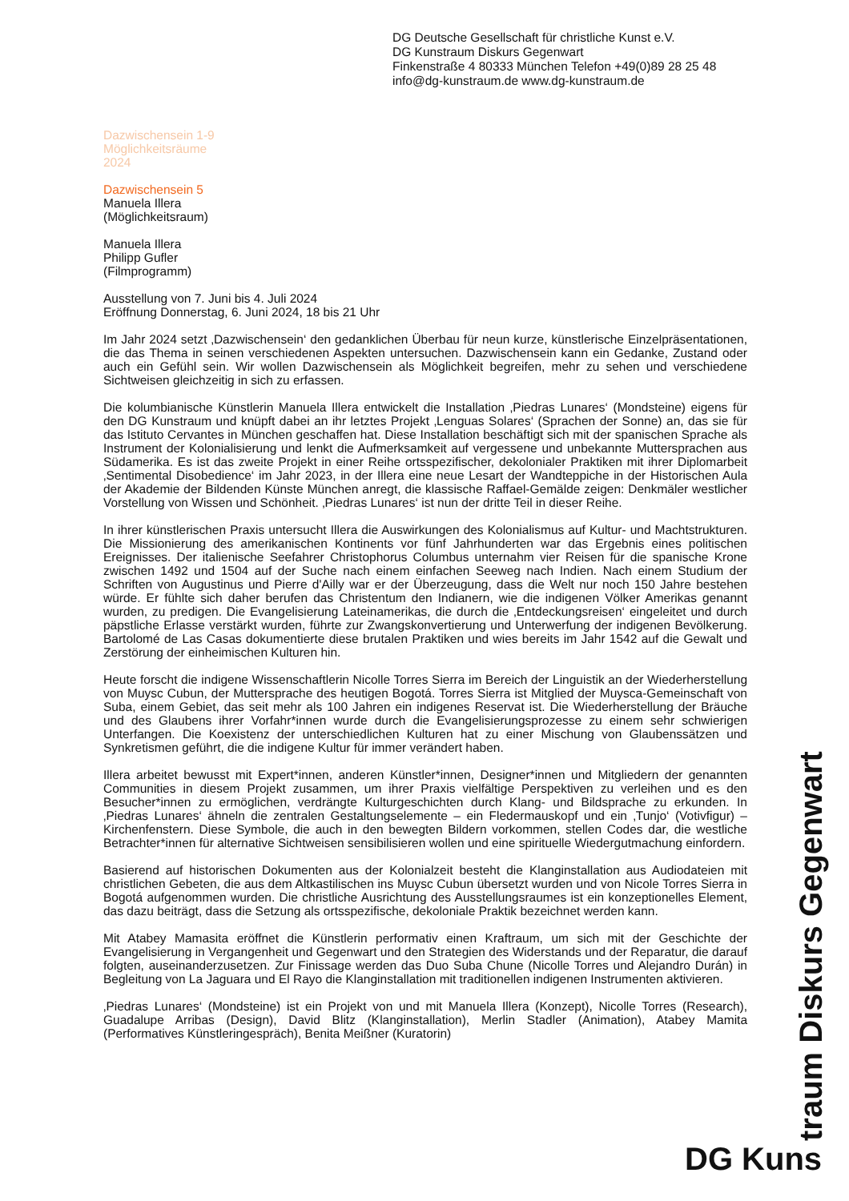DG Deutsche Gesellschaft für christliche Kunst e.V.
DG Kunstraum Diskurs Gegenwart
Finkenstraße 4 80333 München Telefon +49(0)89 28 25 48
info@dg-kunstraum.de www.dg-kunstraum.de
Dazwischensein 1-9
Möglichkeitsräume
2024
Dazwischensein 5
Manuela Illera
(Möglichkeitsraum)
Manuela Illera
Philipp Gufler
(Filmprogramm)
Ausstellung von 7. Juni bis 4. Juli 2024
Eröffnung Donnerstag, 6. Juni 2024, 18 bis 21 Uhr
Im Jahr 2024 setzt ‚Dazwischensein‘ den gedanklichen Überbau für neun kurze, künstlerische Einzelpräsentationen, die das Thema in seinen verschiedenen Aspekten untersuchen. Dazwischensein kann ein Gedanke, Zustand oder auch ein Gefühl sein. Wir wollen Dazwischensein als Möglichkeit begreifen, mehr zu sehen und verschiedene Sichtweisen gleichzeitig in sich zu erfassen.
Die kolumbianische Künstlerin Manuela Illera entwickelt die Installation ‚Piedras Lunares‘ (Mondsteine) eigens für den DG Kunstraum und knüpft dabei an ihr letztes Projekt ‚Lenguas Solares‘ (Sprachen der Sonne) an, das sie für das Istituto Cervantes in München geschaffen hat. Diese Installation beschäftigt sich mit der spanischen Sprache als Instrument der Kolonialisierung und lenkt die Aufmerksamkeit auf vergessene und unbekannte Muttersprachen aus Südamerika. Es ist das zweite Projekt in einer Reihe ortsspezifischer, dekolonialer Praktiken mit ihrer Diplomarbeit ‚Sentimental Disobedience‘ im Jahr 2023, in der Illera eine neue Lesart der Wandteppiche in der Historischen Aula der Akademie der Bildenden Künste München anregt, die klassische Raffael-Gemälde zeigen: Denkmäler westlicher Vorstellung von Wissen und Schönheit. ‚Piedras Lunares‘ ist nun der dritte Teil in dieser Reihe.
In ihrer künstlerischen Praxis untersucht Illera die Auswirkungen des Kolonialismus auf Kultur- und Machtstrukturen. Die Missionierung des amerikanischen Kontinents vor fünf Jahrhunderten war das Ergebnis eines politischen Ereignisses. Der italienische Seefahrer Christophorus Columbus unternahm vier Reisen für die spanische Krone zwischen 1492 und 1504 auf der Suche nach einem einfachen Seeweg nach Indien. Nach einem Studium der Schriften von Augustinus und Pierre d'Ailly war er der Überzeugung, dass die Welt nur noch 150 Jahre bestehen würde. Er fühlte sich daher berufen das Christentum den Indianern, wie die indigenen Völker Amerikas genannt wurden, zu predigen. Die Evangelisierung Lateinamerikas, die durch die ‚Entdeckungsreisen‘ eingeleitet und durch päpstliche Erlasse verstärkt wurden, führte zur Zwangskonvertierung und Unterwerfung der indigenen Bevölkerung. Bartolomé de Las Casas dokumentierte diese brutalen Praktiken und wies bereits im Jahr 1542 auf die Gewalt und Zerstörung der einheimischen Kulturen hin.
Heute forscht die indigene Wissenschaftlerin Nicolle Torres Sierra im Bereich der Linguistik an der Wiederherstellung von Muysc Cubun, der Muttersprache des heutigen Bogotá. Torres Sierra ist Mitglied der Muysca-Gemeinschaft von Suba, einem Gebiet, das seit mehr als 100 Jahren ein indigenes Reservat ist. Die Wiederherstellung der Bräuche und des Glaubens ihrer Vorfahr*innen wurde durch die Evangelisierungsprozesse zu einem sehr schwierigen Unterfangen. Die Koexistenz der unterschiedlichen Kulturen hat zu einer Mischung von Glaubenssätzen und Synkretismen geführt, die die indigene Kultur für immer verändert haben.
Illera arbeitet bewusst mit Expert*innen, anderen Künstler*innen, Designer*innen und Mitgliedern der genannten Communities in diesem Projekt zusammen, um ihrer Praxis vielfältige Perspektiven zu verleihen und es den Besucher*innen zu ermöglichen, verdrängte Kulturgeschichten durch Klang- und Bildsprache zu erkunden. In ‚Piedras Lunares‘ ähneln die zentralen Gestaltungselemente – ein Fledermauskopf und ein ‚Tunjo‘ (Votivfigur) – Kirchenfenstern. Diese Symbole, die auch in den bewegten Bildern vorkommen, stellen Codes dar, die westliche Betrachter*innen für alternative Sichtweisen sensibilisieren wollen und eine spirituelle Wiedergutmachung einfordern.
Basierend auf historischen Dokumenten aus der Kolonialzeit besteht die Klanginstallation aus Audiodateien mit christlichen Gebeten, die aus dem Altkastilischen ins Muysc Cubun übersetzt wurden und von Nicole Torres Sierra in Bogotá aufgenommen wurden. Die christliche Ausrichtung des Ausstellungsraumes ist ein konzeptionelles Element, das dazu beiträgt, dass die Setzung als ortsspezifische, dekoloniale Praktik bezeichnet werden kann.
Mit Atabey Mamasita eröffnet die Künstlerin performativ einen Kraftraum, um sich mit der Geschichte der Evangelisierung in Vergangenheit und Gegenwart und den Strategien des Widerstands und der Reparatur, die darauf folgten, auseinanderzusetzen. Zur Finissage werden das Duo Suba Chune (Nicolle Torres und Alejandro Durán) in Begleitung von La Jaguara und El Rayo die Klanginstallation mit traditionellen indigenen Instrumenten aktivieren.
‚Piedras Lunares‘ (Mondsteine) ist ein Projekt von und mit Manuela Illera (Konzept), Nicolle Torres (Research), Guadalupe Arribas (Design), David Blitz (Klanginstallation), Merlin Stadler (Animation), Atabey Mamita (Performatives Künstleringespräch), Benita Meißner (Kuratorin)
DG Kuns traum Diskurs Gegenwart